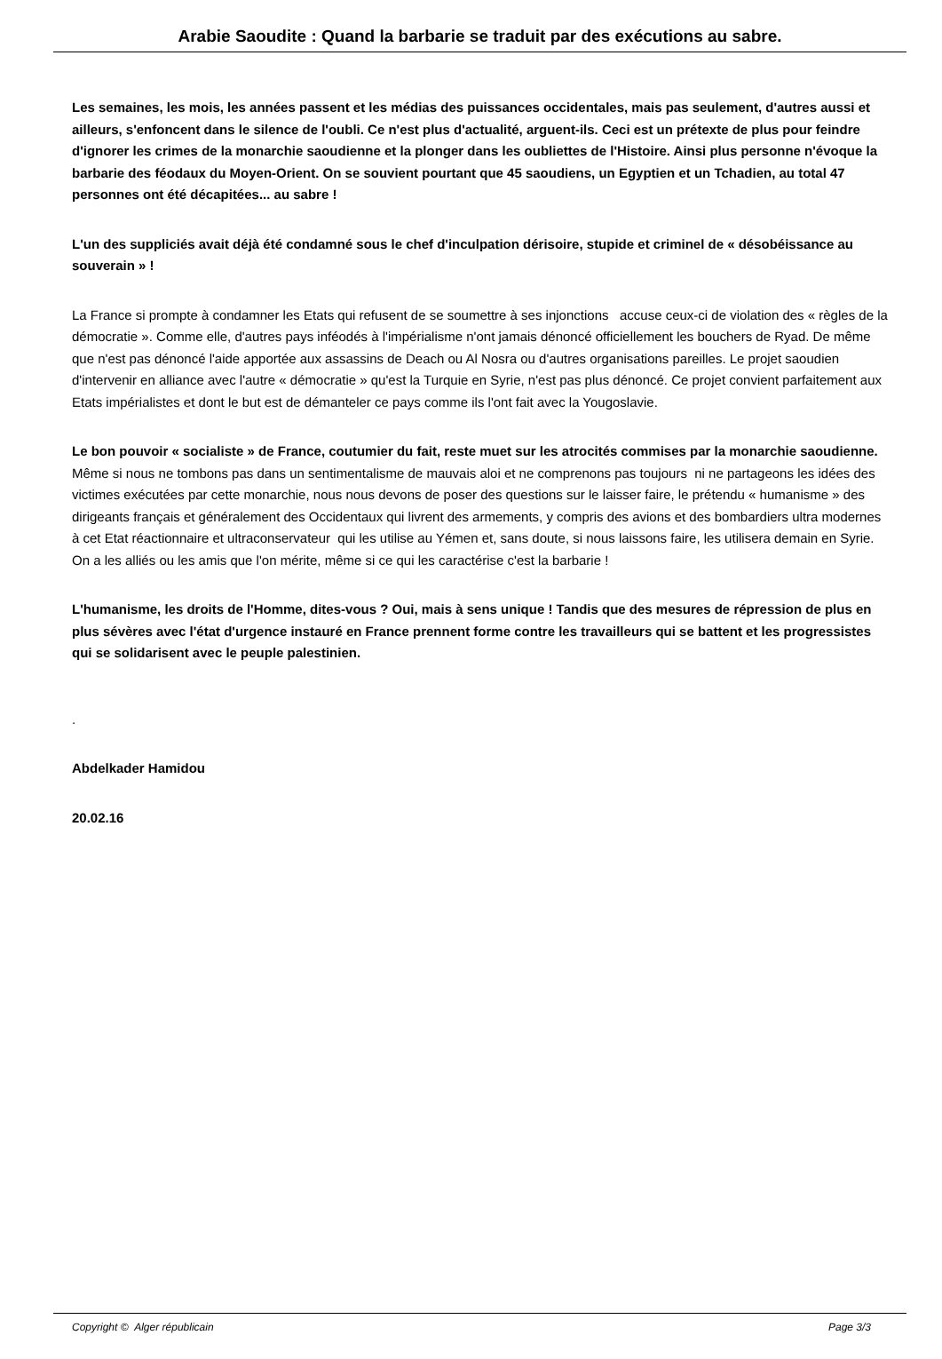Arabie Saoudite : Quand la barbarie se traduit par des exécutions au sabre.
Les semaines, les mois, les années passent et les médias des puissances occidentales, mais pas seulement, d'autres aussi et ailleurs, s'enfoncent dans le silence de l'oubli. Ce n'est plus d'actualité, arguent-ils. Ceci est un prétexte de plus pour feindre d'ignorer les crimes de la monarchie saoudienne et la plonger dans les oubliettes de l'Histoire. Ainsi plus personne n'évoque la barbarie des féodaux du Moyen-Orient. On se souvient pourtant que 45 saoudiens, un Egyptien et un Tchadien, au total 47 personnes ont été décapitées... au sabre !
L'un des suppliciés avait déjà été condamné sous le chef d'inculpation dérisoire, stupide et criminel de « désobéissance au souverain » !
La France si prompte à condamner les Etats qui refusent de se soumettre à ses injonctions accuse ceux-ci de violation des « règles de la démocratie ». Comme elle, d'autres pays inféodés à l'impérialisme n'ont jamais dénoncé officiellement les bouchers de Ryad. De même que n'est pas dénoncé l'aide apportée aux assassins de Deach ou Al Nosra ou d'autres organisations pareilles. Le projet saoudien d'intervenir en alliance avec l'autre « démocratie » qu'est la Turquie en Syrie, n'est pas plus dénoncé. Ce projet convient parfaitement aux Etats impérialistes et dont le but est de démanteler ce pays comme ils l'ont fait avec la Yougoslavie.
Le bon pouvoir « socialiste » de France, coutumier du fait, reste muet sur les atrocités commises par la monarchie saoudienne. Même si nous ne tombons pas dans un sentimentalisme de mauvais aloi et ne comprenons pas toujours ni ne partageons les idées des victimes exécutées par cette monarchie, nous nous devons de poser des questions sur le laisser faire, le prétendu « humanisme » des dirigeants français et généralement des Occidentaux qui livrent des armements, y compris des avions et des bombardiers ultra modernes à cet Etat réactionnaire et ultraconservateur qui les utilise au Yémen et, sans doute, si nous laissons faire, les utilisera demain en Syrie. On a les alliés ou les amis que l'on mérite, même si ce qui les caractérise c'est la barbarie !
L'humanisme, les droits de l'Homme, dites-vous ? Oui, mais à sens unique ! Tandis que des mesures de répression de plus en plus sévères avec l'état d'urgence instauré en France prennent forme contre les travailleurs qui se battent et les progressistes qui se solidarisent avec le peuple palestinien.
.
Abdelkader Hamidou
20.02.16
Copyright © Alger républicain Page 3/3